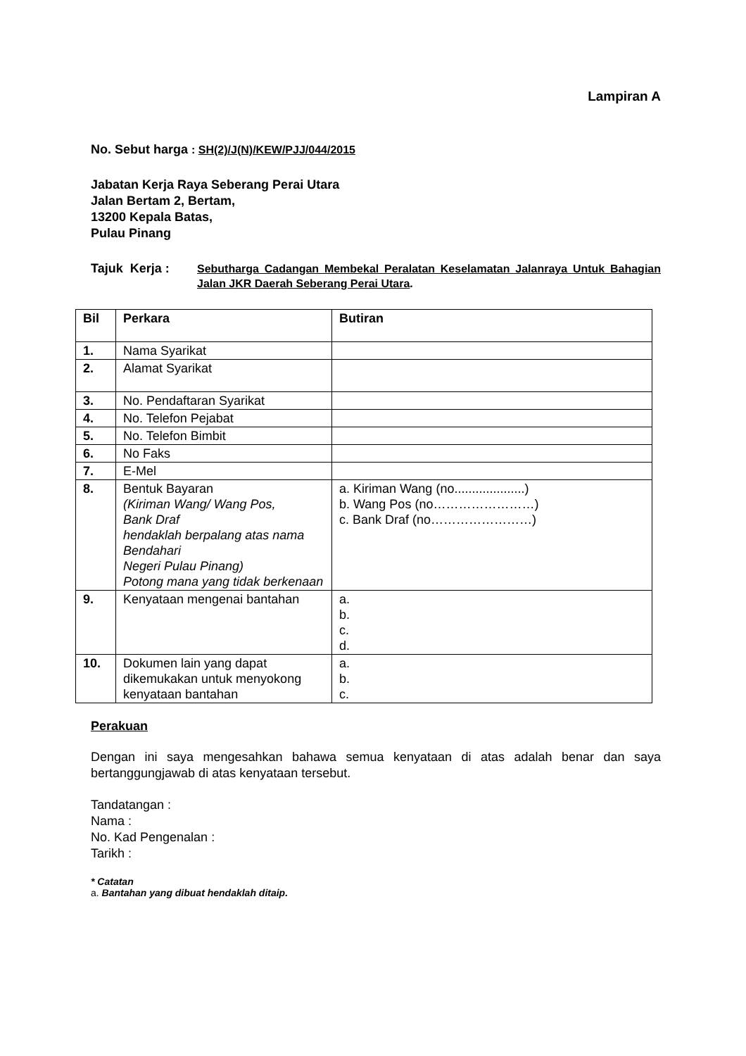Lampiran A
No. Sebut harga : SH(2)/J(N)/KEW/PJJ/044/2015
Jabatan Kerja Raya Seberang Perai Utara
Jalan Bertam 2, Bertam,
13200 Kepala Batas,
Pulau Pinang
Tajuk Kerja :
Sebutharga Cadangan Membekal Peralatan Keselamatan Jalanraya Untuk Bahagian Jalan JKR Daerah Seberang Perai Utara.
| Bil | Perkara | Butiran |
| --- | --- | --- |
| 1. | Nama Syarikat | |
| 2. | Alamat Syarikat | |
| 3. | No. Pendaftaran Syarikat | |
| 4. | No. Telefon Pejabat | |
| 5. | No. Telefon Bimbit | |
| 6. | No Faks | |
| 7. | E-Mel | |
| 8. | Bentuk Bayaran (Kiriman Wang/ Wang Pos, Bank Draf hendaklah berpalang atas nama Bendahari Negeri Pulau Pinang) Potong mana yang tidak berkenaan | a. Kiriman Wang (no....................) b. Wang Pos (no……………………) c. Bank Draf (no……………………) |
| 9. | Kenyataan mengenai bantahan | a. b. c. d. |
| 10. | Dokumen lain yang dapat dikemukakan untuk menyokong kenyataan bantahan | a. b. c. |
Perakuan
Dengan ini saya mengesahkan bahawa semua kenyataan di atas adalah benar dan saya bertanggungjawab di atas kenyataan tersebut.
Tandatangan :
Nama :
No. Kad Pengenalan :
Tarikh :
* Catatan
a. Bantahan yang dibuat hendaklah ditaip.